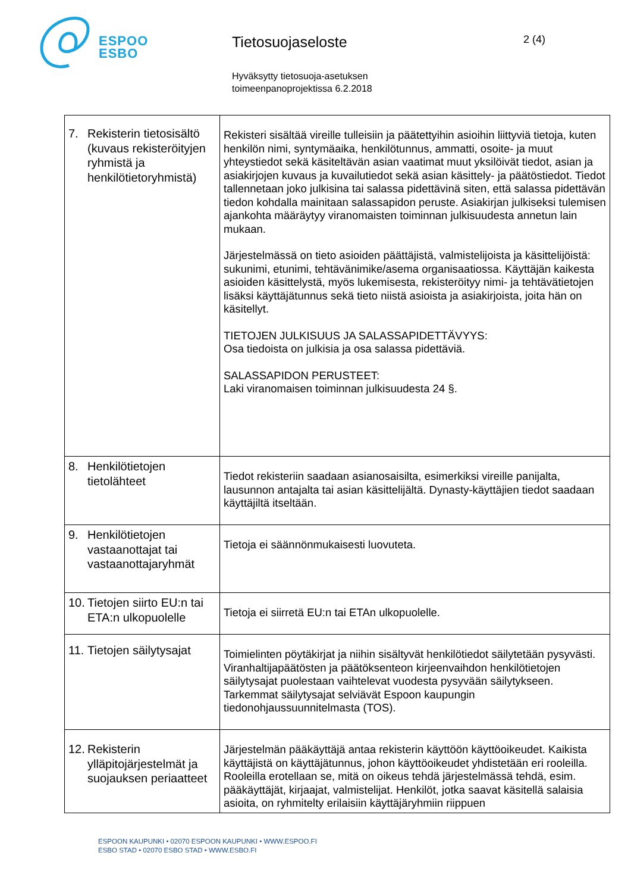ESPOO
ESBO
Tietosuojaseloste
Hyväksytty tietosuoja-asetuksen
toimeenpanoprojektissa 6.2.2018
2 (4)
| 7. Rekisterin tietosisältö (kuvaus rekisteröityjen ryhmistä ja henkilötietoryhmistä) | Rekisteri sisältää vireille tulleisiin ja päätettyihin asioihin liittyviä tietoja, kuten henkilön nimi, syntymäaika, henkilötunnus, ammatti, osoite- ja muut yhteystiedot sekä käsiteltävän asian vaatimat muut yksilöivät tiedot, asian ja asiakirjojen kuvaus ja kuvailutiedot sekä asian käsittely- ja päätöstiedot. Tiedot tallennetaan joko julkisina tai salassa pidettävinä siten, että salassa pidettävän tiedon kohdalla mainitaan salassapidon peruste. Asiakirjan julkiseksi tulemisen ajankohta määräytyy viranomaisten toiminnan julkisuudesta annetun lain mukaan. Järjestelmässä on tieto asioiden päättäjistä, valmistelijoista ja käsittelijöistä: sukunimi, etunimi, tehtävänimike/asema organisaatiossa. Käyttäjän kaikesta asioiden käsittelystä, myös lukemisesta, rekisteröityy nimi- ja tehtävätietojen lisäksi käyttäjätunnus sekä tieto niistä asioista ja asiakirjoista, joita hän on käsitellyt. TIETOJEN JULKISUUS JA SALASSAPIDETTÄVYYS: Osa tiedoista on julkisia ja osa salassa pidettäviä. SALASSAPIDON PERUSTEET: Laki viranomaisen toiminnan julkisuudesta 24 §. |
| 8. Henkilötietojen tietolähteet | Tiedot rekisteriin saadaan asianosaisilta, esimerkiksi vireille panijalta, lausunnon antajalta tai asian käsittelijältä. Dynasty-käyttäjien tiedot saadaan käyttäjiltä itseltään. |
| 9. Henkilötietojen vastaanottajat tai vastaanottajaryhmät | Tietoja ei säännönmukaisesti luovuteta. |
| 10. Tietojen siirto EU:n tai ETA:n ulkopuolelle | Tietoja ei siirretä EU:n tai ETAn ulkopuolelle. |
| 11. Tietojen säilytysajat | Toimielinten pöytäkirjat ja niihin sisältyvät henkilötiedot säilytetään pysyvästi. Viranhaltijapäätösten ja päätöksenteon kirjeenvaihdon henkilötietojen säilytysajat puolestaan vaihtelevat vuodesta pysyvään säilytykseen. Tarkemmat säilytysajat selviävät Espoon kaupungin tiedonohjaussuunnitelmasta (TOS). |
| 12. Rekisterin ylläpitojärjestelmät ja suojauksen periaatteet | Järjestelmän pääkäyttäjä antaa rekisterin käyttöön käyttöoikeudet. Kaikista käyttäjistä on käyttäjätunnus, johon käyttöoikeudet yhdistetään eri rooleilla. Rooleilla erotellaan se, mitä on oikeus tehdä järjestelmässä tehdä, esim. pääkäyttäjät, kirjaajat, valmistelijat. Henkilöt, jotka saavat käsitellä salaisia asioita, on ryhmitelty erilaisiin käyttäjäryhmiin riippuen |
ESPOON KAUPUNKI • 02070 ESPOON KAUPUNKI • WWW.ESPOO.FI
ESBO STAD • 02070 ESBO STAD • WWW.ESBO.FI